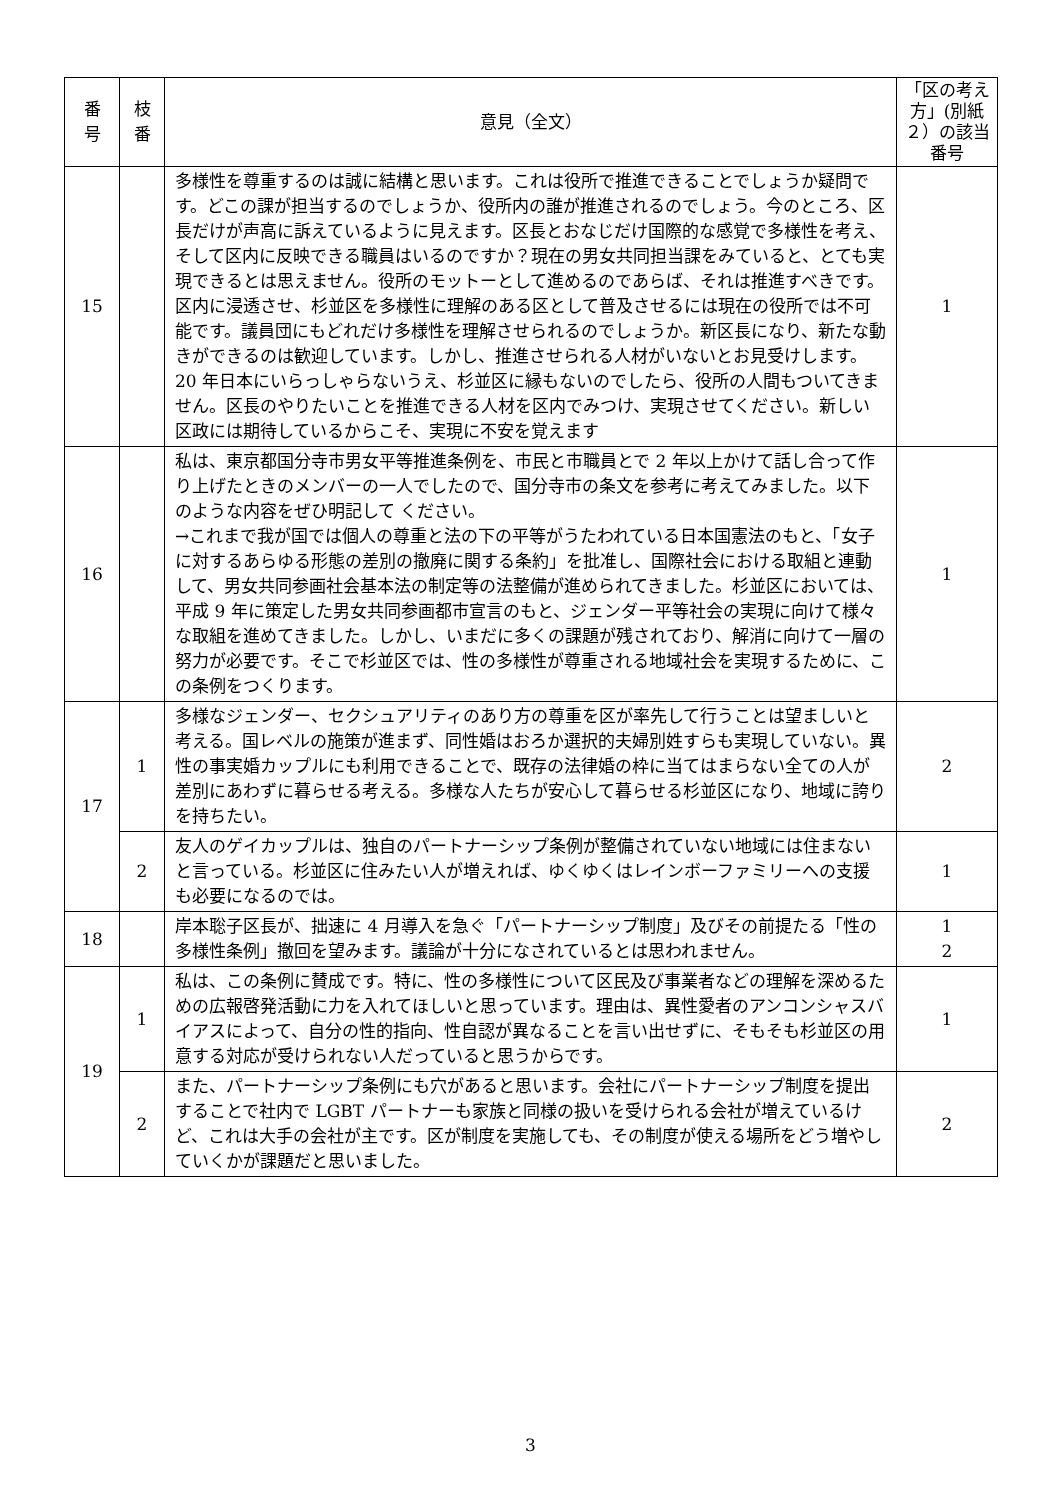| 番 号 | 枝 番 | 意見（全文） | 「区の考え方」(別紙２）の該当番号 |
| --- | --- | --- | --- |
| 15 | | 多様性を尊重するのは誠に結構と思います。これは役所で推進できることでしょうか疑問です。どこの課が担当するのでしょうか、役所内の誰が推進されるのでしょう。今のところ、区長だけが声高に訴えているように見えます。区長とおなじだけ国際的な感覚で多様性を考え、そして区内に反映できる職員はいるのですか？現在の男女共同担当課をみていると、とても実現できるとは思えません。役所のモットーとして進めるのであらば、それは推進すべきです。区内に浸透させ、杉並区を多様性に理解のある区として普及させるには現在の役所では不可能です。議員団にもどれだけ多様性を理解させられるのでしょうか。新区長になり、新たな動きができるのは歓迎しています。しかし、推進させられる人材がいないとお見受けします。20 年日本にいらっしゃらないうえ、杉並区に縁もないのでしたら、役所の人間もついてきません。区長のやりたいことを推進できる人材を区内でみつけ、実現させてください。新しい区政には期待しているからこそ、実現に不安を覚えます | 1 |
| 16 | | 私は、東京都国分寺市男女平等推進条例を、市民と市職員とで 2 年以上かけて話し合って作り上げたときのメンバーの一人でしたので、国分寺市の条文を参考に考えてみました。以下のような内容をぜひ明記して ください。 →これまで我が国では個人の尊重と法の下の平等がうたわれている日本国憲法のもと、「女子に対するあらゆる形態の差別の撤廃に関する条約」を批准し、国際社会における取組と連動して、男女共同参画社会基本法の制定等の法整備が進められてきました。杉並区においては、平成 9 年に策定した男女共同参画都市宣言のもと、ジェンダー平等社会の実現に向けて様々な取組を進めてきました。しかし、いまだに多くの課題が残されており、解消に向けて一層の努力が必要です。そこで杉並区では、性の多様性が尊重される地域社会を実現するために、この条例をつくります。 | 1 |
| 17 | 1 | 多様なジェンダー、セクシュアリティのあり方の尊重を区が率先して行うことは望ましいと考える。国レベルの施策が進まず、同性婚はおろか選択的夫婦別姓すらも実現していない。異性の事実婚カップルにも利用できることで、既存の法律婚の枠に当てはまらない全ての人が差別にあわずに暮らせる考える。多様な人たちが安心して暮らせる杉並区になり、地域に誇りを持ちたい。 | 2 |
| | 2 | 友人のゲイカップルは、独自のパートナーシップ条例が整備されていない地域には住まないと言っている。杉並区に住みたい人が増えれば、ゆくゆくはレインボーファミリーへの支援も必要になるのでは。 | 1 |
| 18 | | 岸本聡子区長が、拙速に 4 月導入を急ぐ「パートナーシップ制度」及びその前提たる「性の多様性条例」撤回を望みます。議論が十分になされているとは思われません。 | 1 2 |
| 19 | 1 | 私は、この条例に賛成です。特に、性の多様性について区民及び事業者などの理解を深めるための広報啓発活動に力を入れてほしいと思っています。理由は、異性愛者のアンコンシャスバイアスによって、自分の性的指向、性自認が異なることを言い出せずに、そもそも杉並区の用意する対応が受けられない人だっていると思うからです。 | 1 |
| | 2 | また、パートナーシップ条例にも穴があると思います。会社にパートナーシップ制度を提出することで社内で LGBT パートナーも家族と同様の扱いを受けられる会社が増えているけど、これは大手の会社が主です。区が制度を実施しても、その制度が使える場所をどう増やしていくかが課題だと思いました。 | 2 |
3